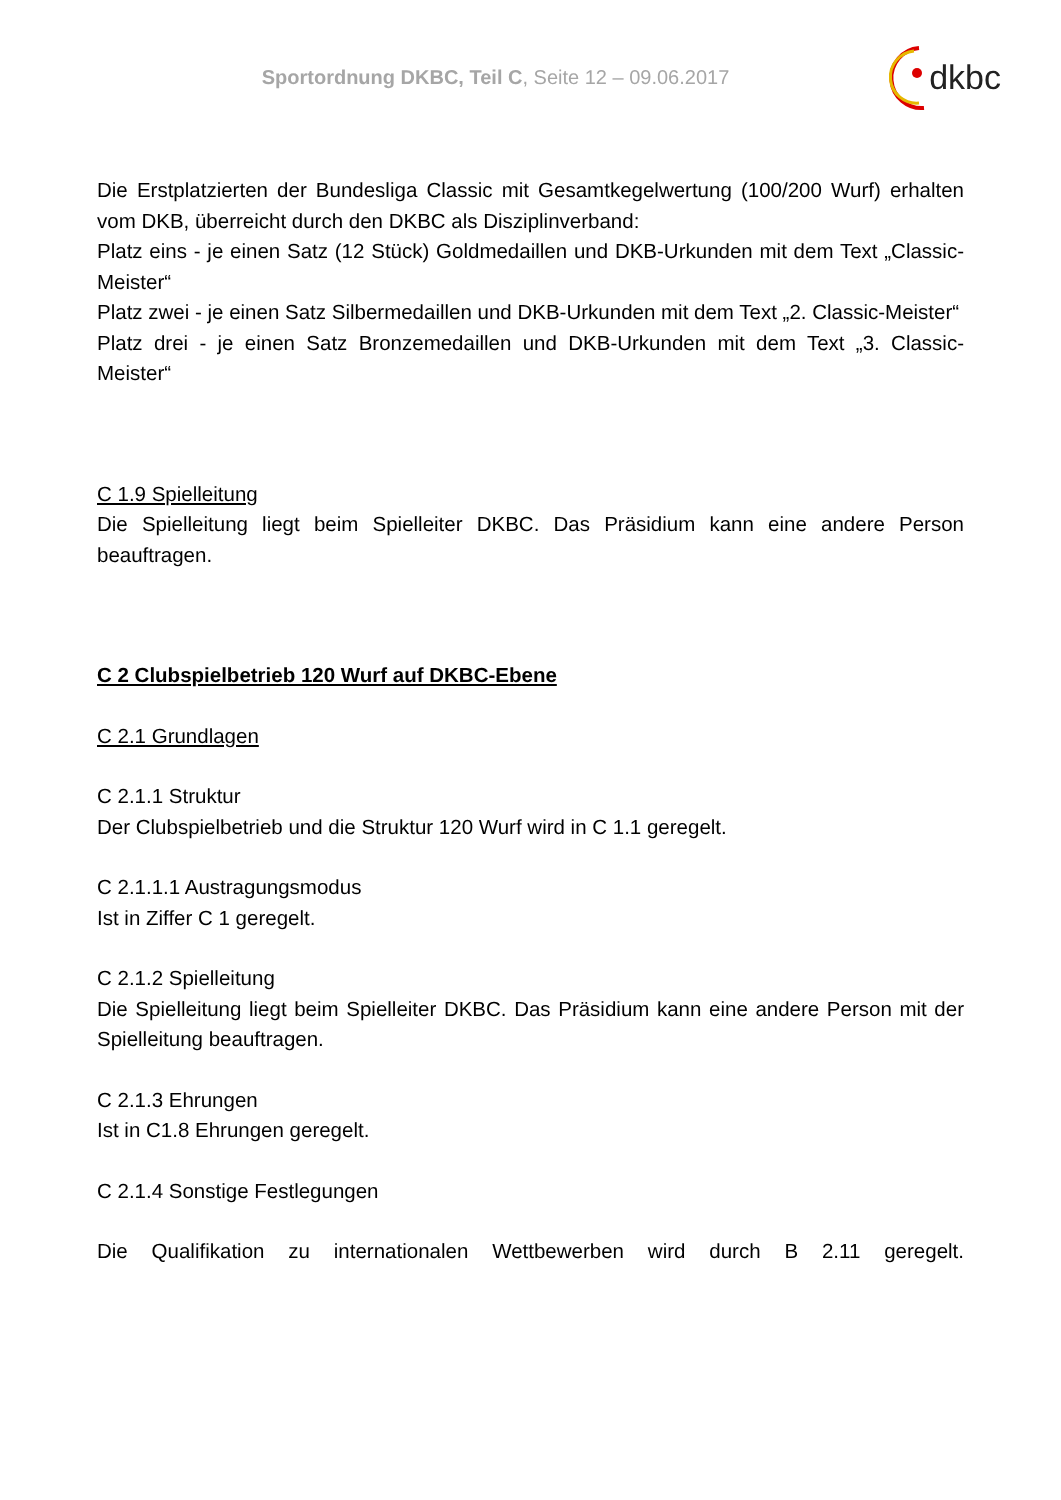Sportordnung DKBC, Teil C, Seite 12 – 09.06.2017
dkbc
Die Erstplatzierten der Bundesliga Classic mit Gesamtkegelwertung (100/200 Wurf) erhalten vom DKB, überreicht durch den DKBC als Disziplinverband:
Platz eins - je einen Satz (12 Stück) Goldmedaillen und DKB-Urkunden mit dem Text „Classic-Meister“
Platz zwei - je einen Satz Silbermedaillen und DKB-Urkunden mit dem Text „2. Classic-Meister“
Platz drei - je einen Satz Bronzemedaillen und DKB-Urkunden mit dem Text „3. Classic-Meister“
C 1.9 Spielleitung
Die Spielleitung liegt beim Spielleiter DKBC. Das Präsidium kann eine andere Person beauftragen.
C 2 Clubspielbetrieb 120 Wurf auf DKBC-Ebene
C 2.1 Grundlagen
C 2.1.1 Struktur
Der Clubspielbetrieb und die Struktur 120 Wurf wird in C 1.1 geregelt.
C 2.1.1.1 Austragungsmodus
Ist in Ziffer C 1 geregelt.
C 2.1.2 Spielleitung
Die Spielleitung liegt beim Spielleiter DKBC. Das Präsidium kann eine andere Person mit der Spielleitung beauftragen.
C 2.1.3 Ehrungen
Ist in C1.8 Ehrungen geregelt.
C 2.1.4 Sonstige Festlegungen
Die Qualifikation zu internationalen Wettbewerben wird durch B 2.11 geregelt.